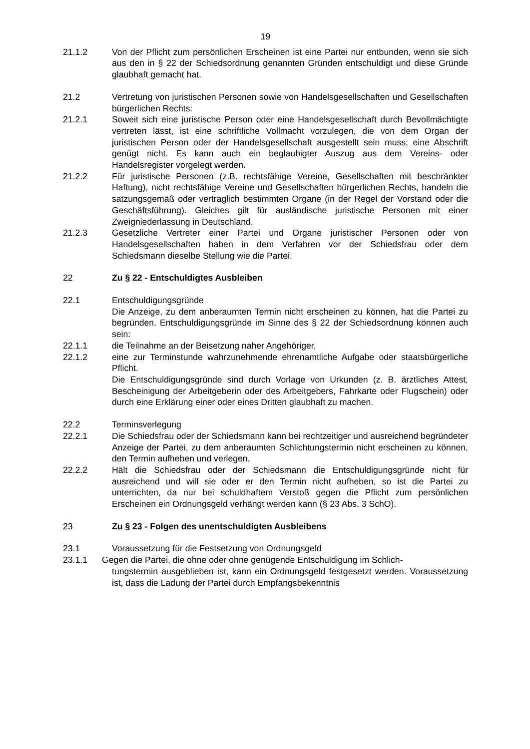19
21.1.2 Von der Pflicht zum persönlichen Erscheinen ist eine Partei nur entbunden, wenn sie sich aus den in § 22 der Schiedsordnung genannten Gründen entschuldigt und diese Gründe glaubhaft gemacht hat.
21.2 Vertretung von juristischen Personen sowie von Handelsgesellschaften und Gesellschaften bürgerlichen Rechts:
21.2.1 Soweit sich eine juristische Person oder eine Handelsgesellschaft durch Bevollmächtigte vertreten lässt, ist eine schriftliche Vollmacht vorzulegen, die von dem Organ der juristischen Person oder der Handelsgesellschaft ausgestellt sein muss; eine Abschrift genügt nicht. Es kann auch ein beglaubigter Auszug aus dem Vereins- oder Handelsregister vorgelegt werden.
21.2.2 Für juristische Personen (z.B. rechtsfähige Vereine, Gesellschaften mit beschränkter Haftung), nicht rechtsfähige Vereine und Gesellschaften bürgerlichen Rechts, handeln die satzungsgemäß oder vertraglich bestimmten Organe (in der Regel der Vorstand oder die Geschäftsführung). Gleiches gilt für ausländische juristische Personen mit einer Zweigniederlassung in Deutschland.
21.2.3 Gesetzliche Vertreter einer Partei und Organe juristischer Personen oder von Handelsgesellschaften haben in dem Verfahren vor der Schiedsfrau oder dem Schiedsmann dieselbe Stellung wie die Partei.
22 Zu § 22 - Entschuldigtes Ausbleiben
22.1 Entschuldigungsgründe
Die Anzeige, zu dem anberaumten Termin nicht erscheinen zu können, hat die Partei zu begründen. Entschuldigungsgründe im Sinne des § 22 der Schiedsordnung können auch sein:
22.1.1 die Teilnahme an der Beisetzung naher Angehöriger,
22.1.2 eine zur Terminstunde wahrzunehmende ehrenamtliche Aufgabe oder staatsbürgerliche Pflicht.
Die Entschuldigungsgründe sind durch Vorlage von Urkunden (z. B. ärztliches Attest, Bescheinigung der Arbeitgeberin oder des Arbeitgebers, Fahrkarte oder Flugschein) oder durch eine Erklärung einer oder eines Dritten glaubhaft zu machen.
22.2 Terminsverlegung
22.2.1 Die Schiedsfrau oder der Schiedsmann kann bei rechtzeitiger und ausreichend begründeter Anzeige der Partei, zu dem anberaumten Schlichtungstermin nicht erscheinen zu können, den Termin aufheben und verlegen.
22.2.2 Hält die Schiedsfrau oder der Schiedsmann die Entschuldigungsgründe nicht für ausreichend und will sie oder er den Termin nicht aufheben, so ist die Partei zu unterrichten, da nur bei schuldhaftem Verstoß gegen die Pflicht zum persönlichen Erscheinen ein Ordnungsgeld verhängt werden kann (§ 23 Abs. 3 SchO).
23 Zu § 23 - Folgen des unentschuldigten Ausbleibens
23.1 Voraussetzung für die Festsetzung von Ordnungsgeld
23.1.1 Gegen die Partei, die ohne oder ohne genügende Entschuldigung im Schlich-
tungstermin ausgeblieben ist, kann ein Ordnungsgeld festgesetzt werden. Voraussetzung ist, dass die Ladung der Partei durch Empfangsbekenntnis